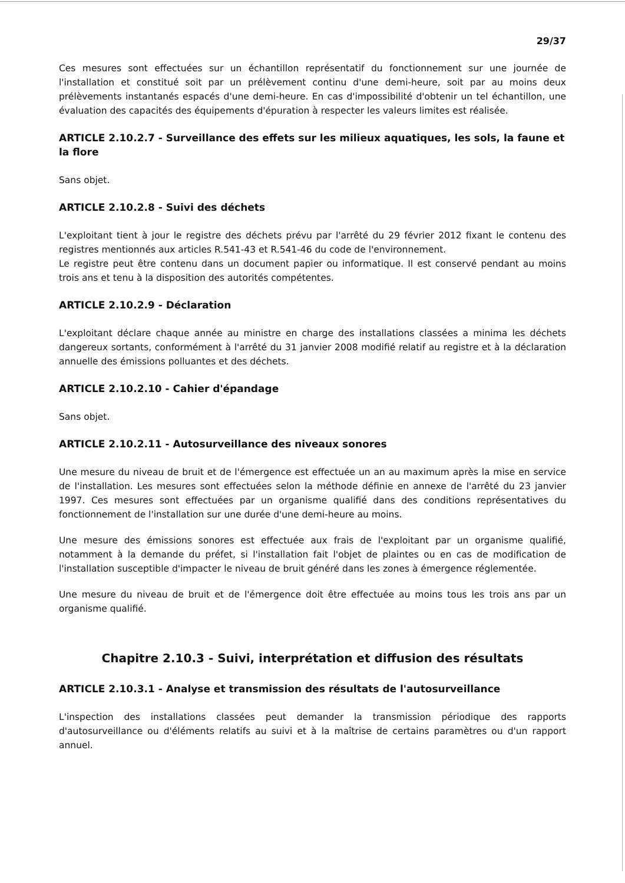29/37
Ces mesures sont effectuées sur un échantillon représentatif du fonctionnement sur une journée de l'installation et constitué soit par un prélèvement continu d'une demi-heure, soit par au moins deux prélèvements instantanés espacés d'une demi-heure. En cas d'impossibilité d'obtenir un tel échantillon, une évaluation des capacités des équipements d'épuration à respecter les valeurs limites est réalisée.
ARTICLE 2.10.2.7 - Surveillance des effets sur les milieux aquatiques, les sols, la faune et la flore
Sans objet.
ARTICLE 2.10.2.8 - Suivi des déchets
L'exploitant tient à jour le registre des déchets prévu par l'arrêté du 29 février 2012 fixant le contenu des registres mentionnés aux articles R.541-43 et R.541-46 du code de l'environnement.
Le registre peut être contenu dans un document papier ou informatique. Il est conservé pendant au moins trois ans et tenu à la disposition des autorités compétentes.
ARTICLE 2.10.2.9 - Déclaration
L'exploitant déclare chaque année au ministre en charge des installations classées a minima les déchets dangereux sortants, conformément à l'arrêté du 31 janvier 2008 modifié relatif au registre et à la déclaration annuelle des émissions polluantes et des déchets.
ARTICLE 2.10.2.10 - Cahier d'épandage
Sans objet.
ARTICLE 2.10.2.11 - Autosurveillance des niveaux sonores
Une mesure du niveau de bruit et de l'émergence est effectuée un an au maximum après la mise en service de l'installation. Les mesures sont effectuées selon la méthode définie en annexe de l'arrêté du 23 janvier 1997. Ces mesures sont effectuées par un organisme qualifié dans des conditions représentatives du fonctionnement de l'installation sur une durée d'une demi-heure au moins.
Une mesure des émissions sonores est effectuée aux frais de l'exploitant par un organisme qualifié, notamment à la demande du préfet, si l'installation fait l'objet de plaintes ou en cas de modification de l'installation susceptible d'impacter le niveau de bruit généré dans les zones à émergence réglementée.
Une mesure du niveau de bruit et de l'émergence doit être effectuée au moins tous les trois ans par un organisme qualifié.
Chapitre 2.10.3 - Suivi, interprétation et diffusion des résultats
ARTICLE 2.10.3.1 - Analyse et transmission des résultats de l'autosurveillance
L'inspection des installations classées peut demander la transmission périodique des rapports d'autosurveillance ou d'éléments relatifs au suivi et à la maîtrise de certains paramètres ou d'un rapport annuel.